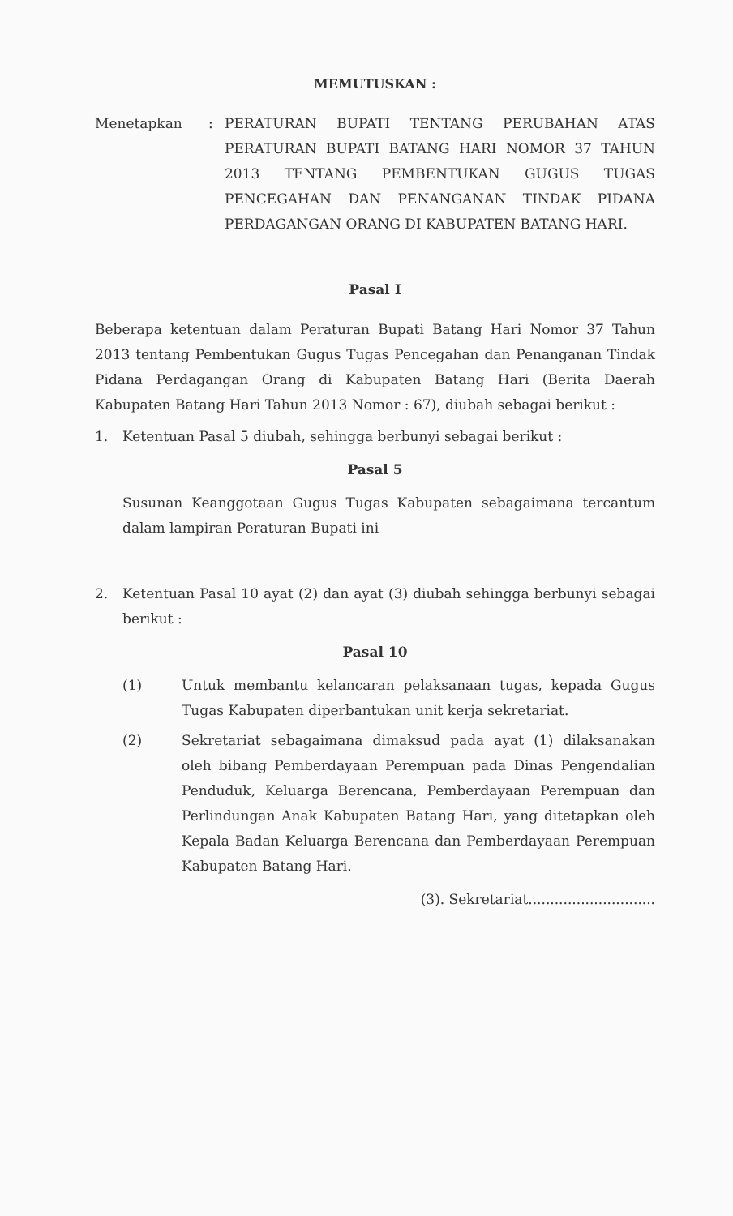MEMUTUSKAN :
Menetapkan : PERATURAN BUPATI TENTANG PERUBAHAN ATAS PERATURAN BUPATI BATANG HARI NOMOR 37 TAHUN 2013 TENTANG PEMBENTUKAN GUGUS TUGAS PENCEGAHAN DAN PENANGANAN TINDAK PIDANA PERDAGANGAN ORANG DI KABUPATEN BATANG HARI.
Pasal I
Beberapa ketentuan dalam Peraturan Bupati Batang Hari Nomor 37 Tahun 2013 tentang Pembentukan Gugus Tugas Pencegahan dan Penanganan Tindak Pidana Perdagangan Orang di Kabupaten Batang Hari (Berita Daerah Kabupaten Batang Hari Tahun 2013 Nomor : 67), diubah sebagai berikut :
1. Ketentuan Pasal 5 diubah, sehingga berbunyi sebagai berikut :
Pasal 5
Susunan Keanggotaan Gugus Tugas Kabupaten sebagaimana tercantum dalam lampiran Peraturan Bupati ini
2. Ketentuan Pasal 10 ayat (2) dan ayat (3) diubah sehingga berbunyi sebagai berikut :
Pasal 10
(1) Untuk membantu kelancaran pelaksanaan tugas, kepada Gugus Tugas Kabupaten diperbantukan unit kerja sekretariat.
(2) Sekretariat sebagaimana dimaksud pada ayat (1) dilaksanakan oleh bibang Pemberdayaan Perempuan pada Dinas Pengendalian Penduduk, Keluarga Berencana, Pemberdayaan Perempuan dan Perlindungan Anak Kabupaten Batang Hari, yang ditetapkan oleh Kepala Badan Keluarga Berencana dan Pemberdayaan Perempuan Kabupaten Batang Hari.
(3). Sekretariat.............................